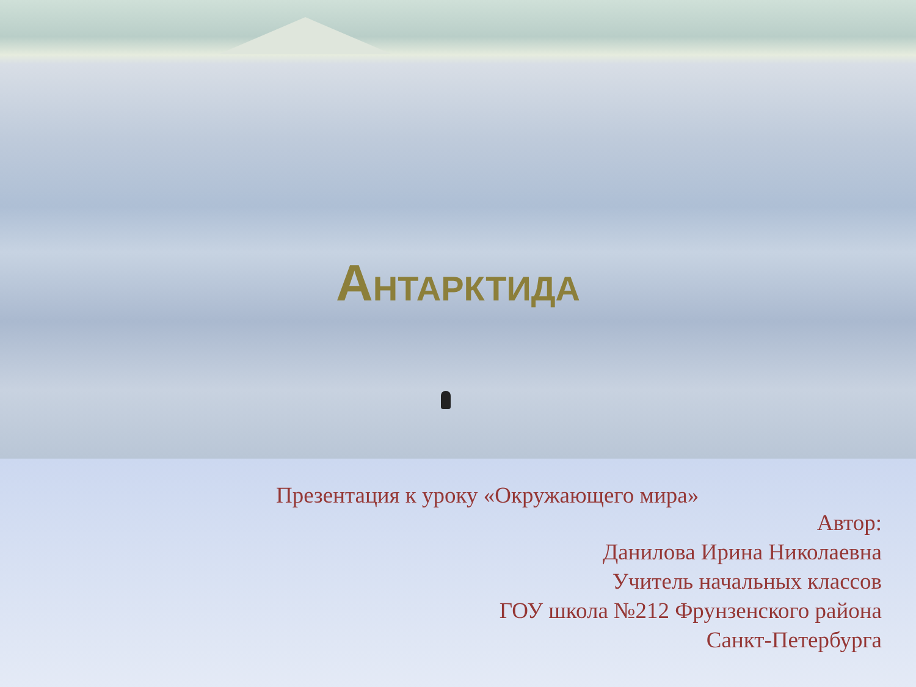АНТАРКТИДА
Презентация к уроку «Окружающего мира»
Автор:
Данилова Ирина Николаевна
Учитель начальных классов
ГОУ школа №212 Фрунзенского района
Санкт-Петербурга